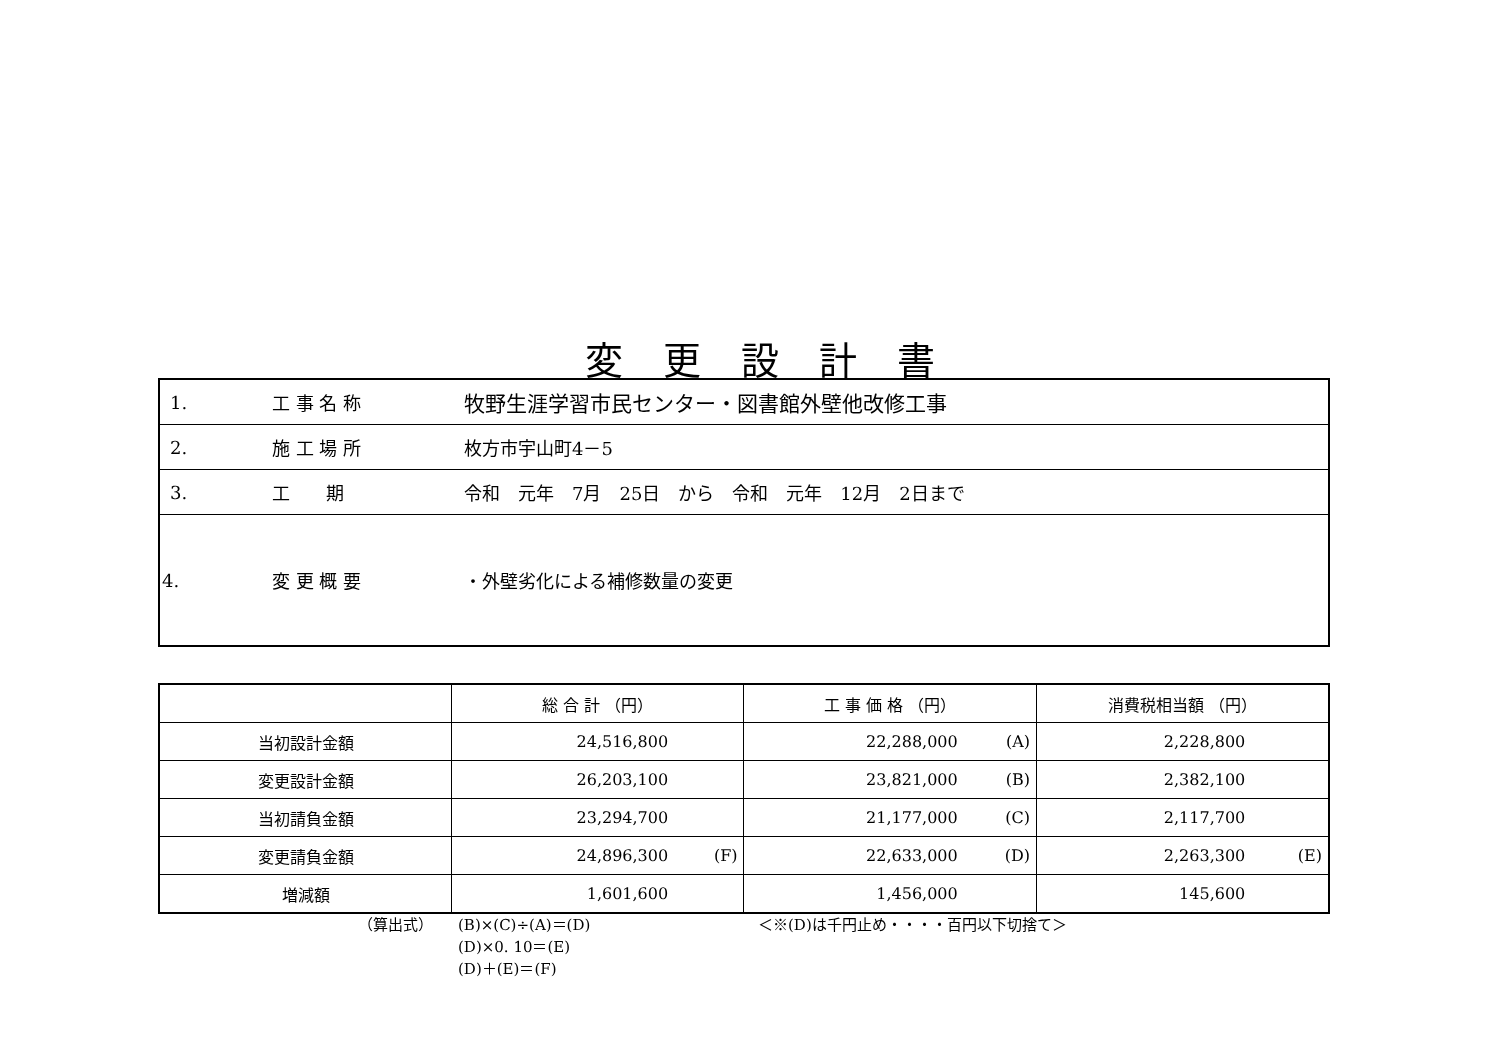変更設計書
| 1. | 工 事 名 称 | 牧野生涯学習市民センター・図書館外壁他改修工事 |
| 2. | 施 工 場 所 | 枚方市宇山町4－5 |
| 3. | 工 期 | 令和 元年 7月 25日 から 令和 元年 12月 2日まで |
| 4. | 変 更 概 要 | ・外壁劣化による補修数量の変更 |
| | 総 合 計 （円） | | 工 事 価 格 （円） | | 消費税相当額 （円） | |
| --- | --- | --- | --- | --- | --- | --- |
| 当初設計金額 | 24,516,800 | | 22,288,000 | (A) | 2,228,800 | |
| 変更設計金額 | 26,203,100 | | 23,821,000 | (B) | 2,382,100 | |
| 当初請負金額 | 23,294,700 | | 21,177,000 | (C) | 2,117,700 | |
| 変更請負金額 | 24,896,300 | (F) | 22,633,000 | (D) | 2,263,300 | (E) |
| 増減額 | 1,601,600 | | 1,456,000 | | 145,600 | |
（算出式） (B)×(C)÷(A)＝(D)
(D)×0. 10＝(E)
(D)＋(E)＝(F)
＜※(D)は千円止め・・・・百円以下切捨て＞